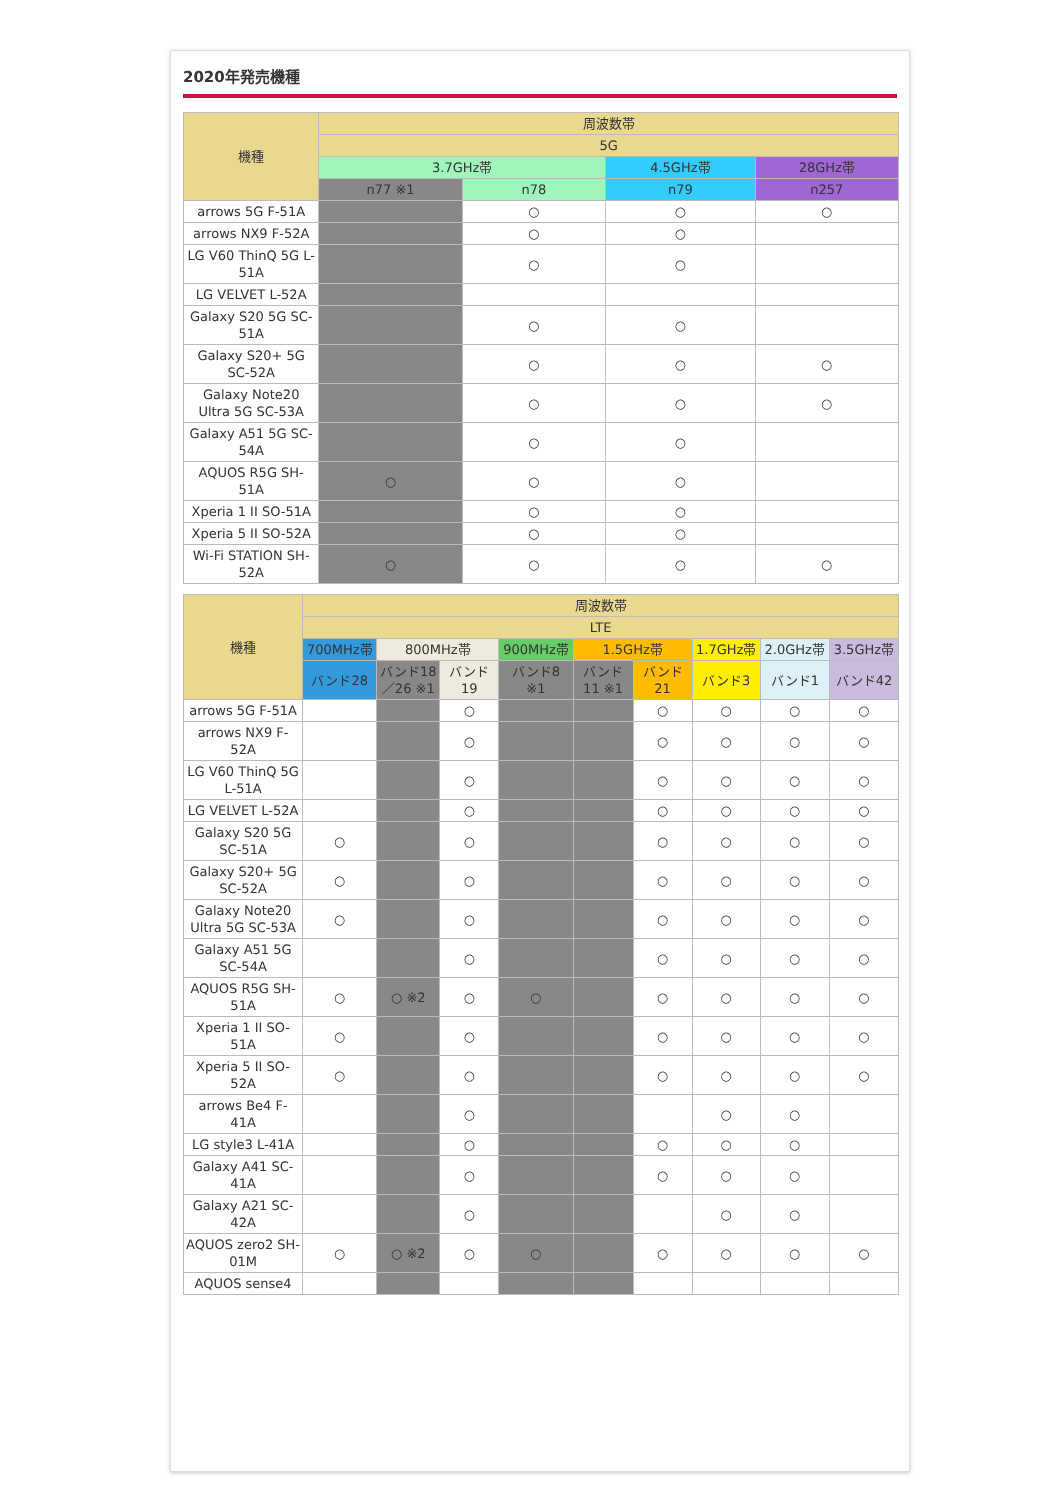2020年発売機種
| 機種 | 周波数帯 | | | |
| --- | --- | --- | --- | --- |
| | 5G | | | |
| | 3.7GHz帯 | | 4.5GHz帯 | 28GHz帯 |
| | n77 ※1 | n78 | n79 | n257 |
| arrows 5G F-51A | | ○ | ○ | ○ |
| arrows NX9 F-52A | | ○ | ○ | |
| LG V60 ThinQ 5G L-51A | | ○ | ○ | |
| LG VELVET L-52A | | | | |
| Galaxy S20 5G SC-51A | | ○ | ○ | |
| Galaxy S20+ 5G SC-52A | | ○ | ○ | ○ |
| Galaxy Note20 Ultra 5G SC-53A | | ○ | ○ | ○ |
| Galaxy A51 5G SC-54A | | ○ | ○ | |
| AQUOS R5G SH-51A | ○ | ○ | ○ | |
| Xperia 1 II SO-51A | | ○ | ○ | |
| Xperia 5 II SO-52A | | ○ | ○ | |
| Wi-Fi STATION SH-52A | ○ | ○ | ○ | ○ |
| 機種 | 周波数帯 | | | | | | | | |
| --- | --- | --- | --- | --- | --- | --- | --- | --- | --- |
| | LTE | | | | | | | | |
| | 700MHz帯 | 800MHz帯 | | 900MHz帯 | 1.5GHz帯 | | 1.7GHz帯 | 2.0GHz帯 | 3.5GHz帯 |
| | バンド28 | バンド18／26 ※1 | バンド19 | バンド8 ※1 | バンド11 ※1 | バンド21 | バンド3 | バンド1 | バンド42 |
| arrows 5G F-51A | | | ○ | | | ○ | ○ | ○ | ○ |
| arrows NX9 F-52A | | | ○ | | | ○ | ○ | ○ | ○ |
| LG V60 ThinQ 5G L-51A | | | ○ | | | ○ | ○ | ○ | ○ |
| LG VELVET L-52A | | | ○ | | | ○ | ○ | ○ | ○ |
| Galaxy S20 5G SC-51A | ○ | | ○ | | | ○ | ○ | ○ | ○ |
| Galaxy S20+ 5G SC-52A | ○ | | ○ | | | ○ | ○ | ○ | ○ |
| Galaxy Note20 Ultra 5G SC-53A | ○ | | ○ | | | ○ | ○ | ○ | ○ |
| Galaxy A51 5G SC-54A | | | ○ | | | ○ | ○ | ○ | ○ |
| AQUOS R5G SH-51A | ○ | ○ ※2 | ○ | ○ | | ○ | ○ | ○ | ○ |
| Xperia 1 II SO-51A | ○ | | ○ | | | ○ | ○ | ○ | ○ |
| Xperia 5 II SO-52A | ○ | | ○ | | | ○ | ○ | ○ | ○ |
| arrows Be4 F-41A | | | ○ | | | | ○ | ○ | |
| LG style3 L-41A | | | ○ | | | ○ | ○ | ○ | |
| Galaxy A41 SC-41A | | | ○ | | | ○ | ○ | ○ | |
| Galaxy A21 SC-42A | | | ○ | | | | ○ | ○ | |
| AQUOS zero2 SH-01M | ○ | ○ ※2 | ○ | ○ | | ○ | ○ | ○ | ○ |
| AQUOS sense4 | | | | | | | | | |